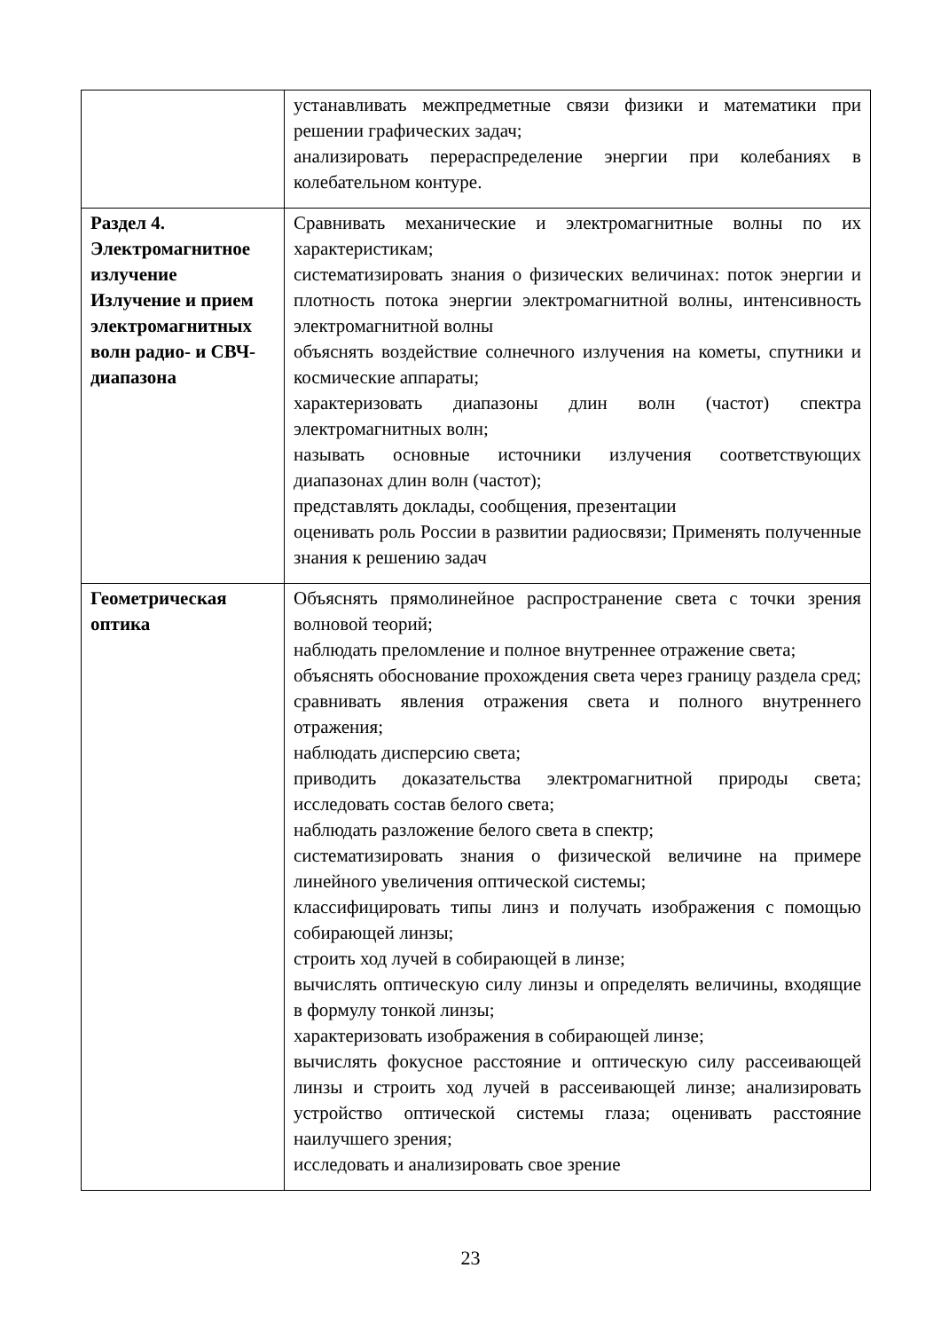| | устанавливать межпредметные связи физики и математики при решении графических задач; анализировать перераспределение энергии при колебаниях в колебательном контуре. |
| Раздел 4. Электромагнитное излучение Излучение и прием электромагнитных волн радио- и СВЧ-диапазона | Сравнивать механические и электромагнитные волны по их характеристикам; систематизировать знания о физических величинах: поток энергии и плотность потока энергии электромагнитной волны, интенсивность электромагнитной волны объяснять воздействие солнечного излучения на кометы, спутники и космические аппараты; характеризовать диапазоны длин волн (частот) спектра электромагнитных волн; называть основные источники излучения соответствующих диапазонах длин волн (частот); представлять доклады, сообщения, презентации оценивать роль России в развитии радиосвязи; Применять полученные знания к решению задач |
| Геометрическая оптика | Объяснять прямолинейное распространение света с точки зрения волновой теорий; наблюдать преломление и полное внутреннее отражение света; объяснять обоснование прохождения света через границу раздела сред; сравнивать явления отражения света и полного внутреннего отражения; наблюдать дисперсию света; приводить доказательства электромагнитной природы света; исследовать состав белого света; наблюдать разложение белого света в спектр; систематизировать знания о физической величине на примере линейного увеличения оптической системы; классифицировать типы линз и получать изображения с помощью собирающей линзы; строить ход лучей в собирающей в линзе; вычислять оптическую силу линзы и определять величины, входящие в формулу тонкой линзы; характеризовать изображения в собирающей линзе; вычислять фокусное расстояние и оптическую силу рассеивающей линзы и строить ход лучей в рассеивающей линзе; анализировать устройство оптической системы глаза; оценивать расстояние наилучшего зрения; исследовать и анализировать свое зрение |
23